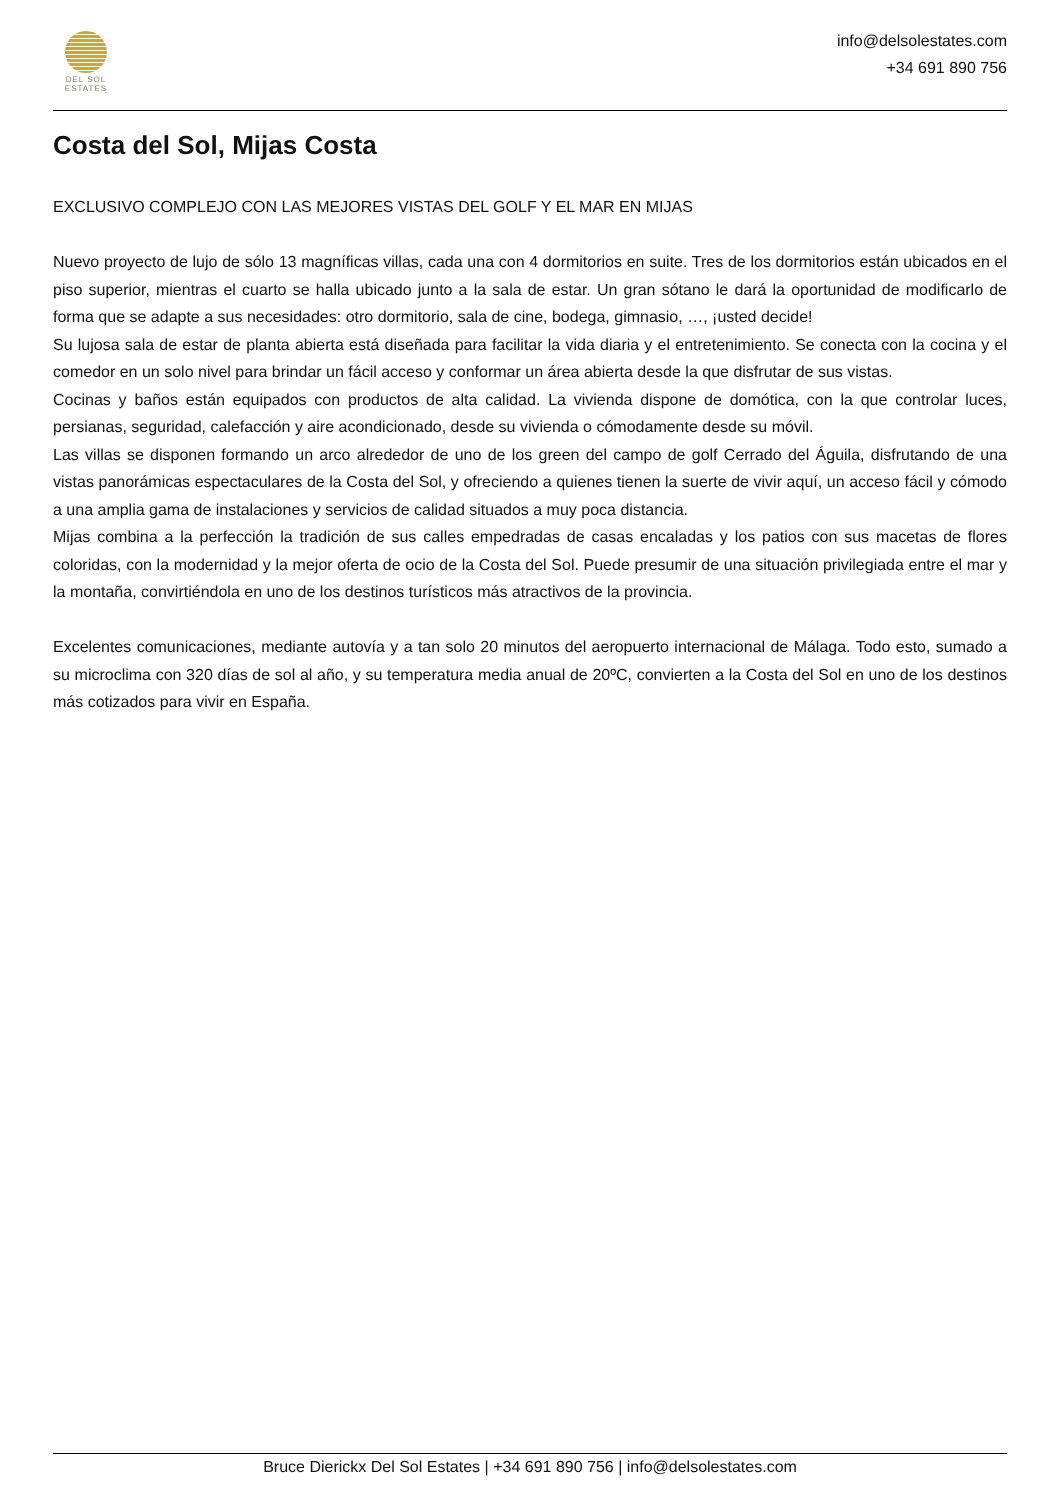DEL SOL
ESTATES
info@delsolestates.com
+34 691 890 756
Costa del Sol, Mijas Costa
EXCLUSIVO COMPLEJO CON LAS MEJORES VISTAS DEL GOLF Y EL MAR EN MIJAS
Nuevo proyecto de lujo de sólo 13 magníficas villas, cada una con 4 dormitorios en suite. Tres de los dormitorios están ubicados en el piso superior, mientras el cuarto se halla ubicado junto a la sala de estar. Un gran sótano le dará la oportunidad de modificarlo de forma que se adapte a sus necesidades: otro dormitorio, sala de cine, bodega, gimnasio, …, ¡usted decide!
Su lujosa sala de estar de planta abierta está diseñada para facilitar la vida diaria y el entretenimiento. Se conecta con la cocina y el comedor en un solo nivel para brindar un fácil acceso y conformar un área abierta desde la que disfrutar de sus vistas.
Cocinas y baños están equipados con productos de alta calidad. La vivienda dispone de domótica, con la que controlar luces, persianas, seguridad, calefacción y aire acondicionado, desde su vivienda o cómodamente desde su móvil.
Las villas se disponen formando un arco alrededor de uno de los green del campo de golf Cerrado del Águila, disfrutando de una vistas panorámicas espectaculares de la Costa del Sol, y ofreciendo a quienes tienen la suerte de vivir aquí, un acceso fácil y cómodo a una amplia gama de instalaciones y servicios de calidad situados a muy poca distancia.
Mijas combina a la perfección la tradición de sus calles empedradas de casas encaladas y los patios con sus macetas de flores coloridas, con la modernidad y la mejor oferta de ocio de la Costa del Sol. Puede presumir de una situación privilegiada entre el mar y la montaña, convirtiéndola en uno de los destinos turísticos más atractivos de la provincia.
Excelentes comunicaciones, mediante autovía y a tan solo 20 minutos del aeropuerto internacional de Málaga. Todo esto, sumado a su microclima con 320 días de sol al año, y su temperatura media anual de 20ºC, convierten a la Costa del Sol en uno de los destinos más cotizados para vivir en España.
Bruce Dierickx Del Sol Estates | +34 691 890 756 | info@delsolestates.com